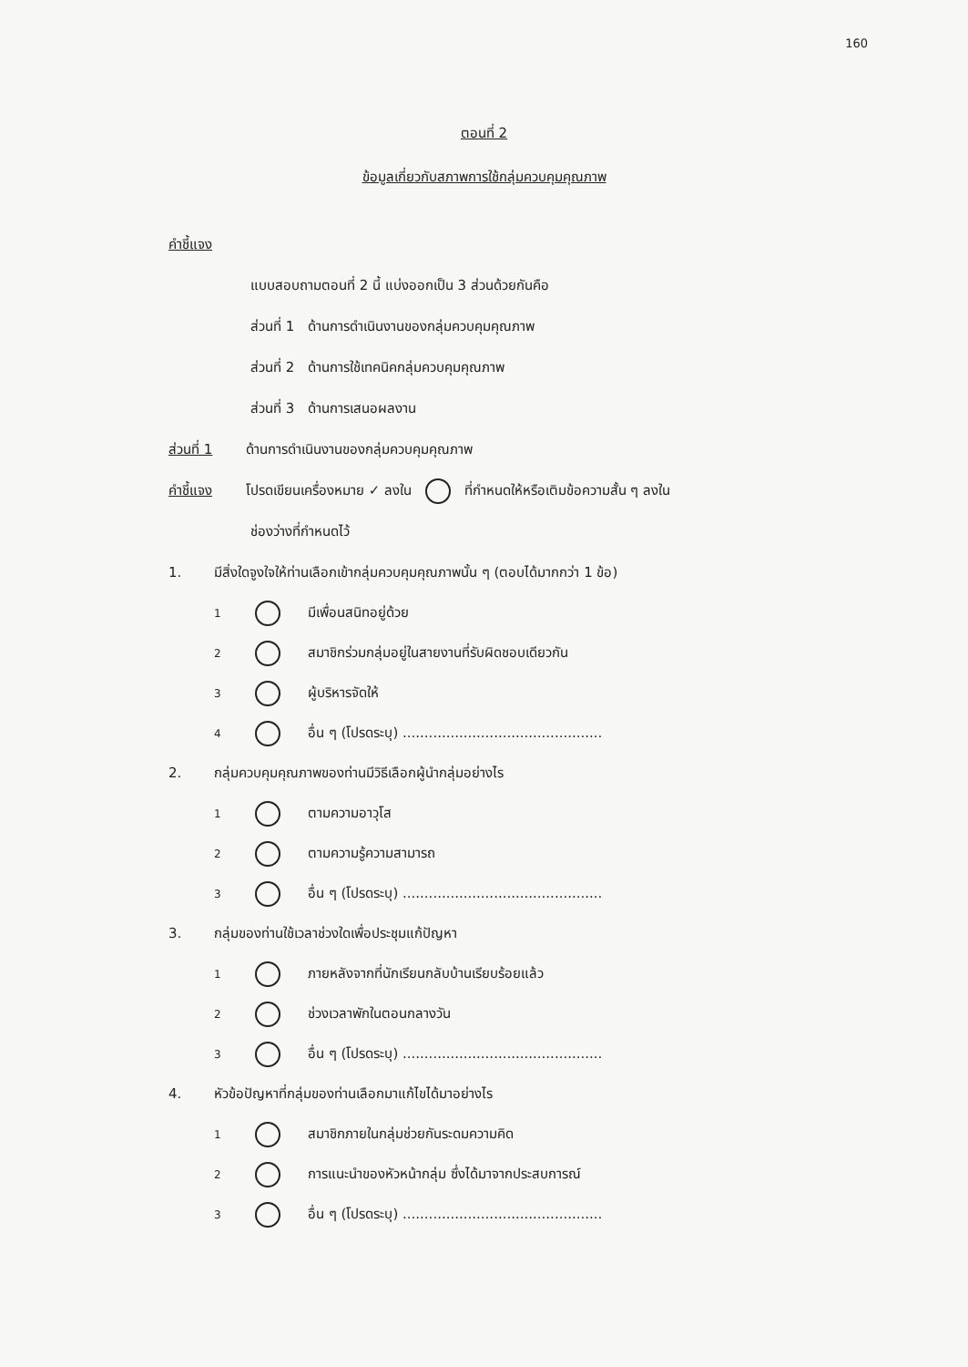160
ตอนที่ 2
ข้อมูลเกี่ยวกับสภาพการใช้กลุ่มควบคุมคุณภาพ
คำชี้แจง
แบบสอบถามตอนที่ 2 นี้ แบ่งออกเป็น 3 ส่วนด้วยกันคือ
ส่วนที่ 1 ด้านการดำเนินงานของกลุ่มควบคุมคุณภาพ
ส่วนที่ 2 ด้านการใช้เทคนิคกลุ่มควบคุมคุณภาพ
ส่วนที่ 3 ด้านการเสนอผลงาน
ส่วนที่ 1 ด้านการดำเนินงานของกลุ่มควบคุมคุณภาพ
คำชี้แจง โปรดเขียนเครื่องหมาย ✓ ลงใน ที่กำหนดให้หรือเติมข้อความสั้น ๆ ลงใน
ช่องว่างที่กำหนดไว้
1. มีสิ่งใดจูงใจให้ท่านเลือกเข้ากลุ่มควบคุมคุณภาพนั้น ๆ (ตอบได้มากกว่า 1 ข้อ)
1 มีเพื่อนสนิทอยู่ด้วย
2 สมาชิกร่วมกลุ่มอยู่ในสายงานที่รับผิดชอบเดียวกัน
3 ผู้บริหารจัดให้
4 อื่น ๆ (โปรดระบุ) ..............................................
2. กลุ่มควบคุมคุณภาพของท่านมีวิธีเลือกผู้นำกลุ่มอย่างไร
1 ตามความอาวุโส
2 ตามความรู้ความสามารถ
3 อื่น ๆ (โปรดระบุ) ..............................................
3. กลุ่มของท่านใช้เวลาช่วงใดเพื่อประชุมแก้ปัญหา
1 ภายหลังจากที่นักเรียนกลับบ้านเรียบร้อยแล้ว
2 ช่วงเวลาพักในตอนกลางวัน
3 อื่น ๆ (โปรดระบุ) ..............................................
4. หัวข้อปัญหาที่กลุ่มของท่านเลือกมาแก้ไขได้มาอย่างไร
1 สมาชิกภายในกลุ่มช่วยกันระดมความคิด
2 การแนะนำของหัวหน้ากลุ่ม ซึ่งได้มาจากประสบการณ์
3 อื่น ๆ (โปรดระบุ) ..............................................